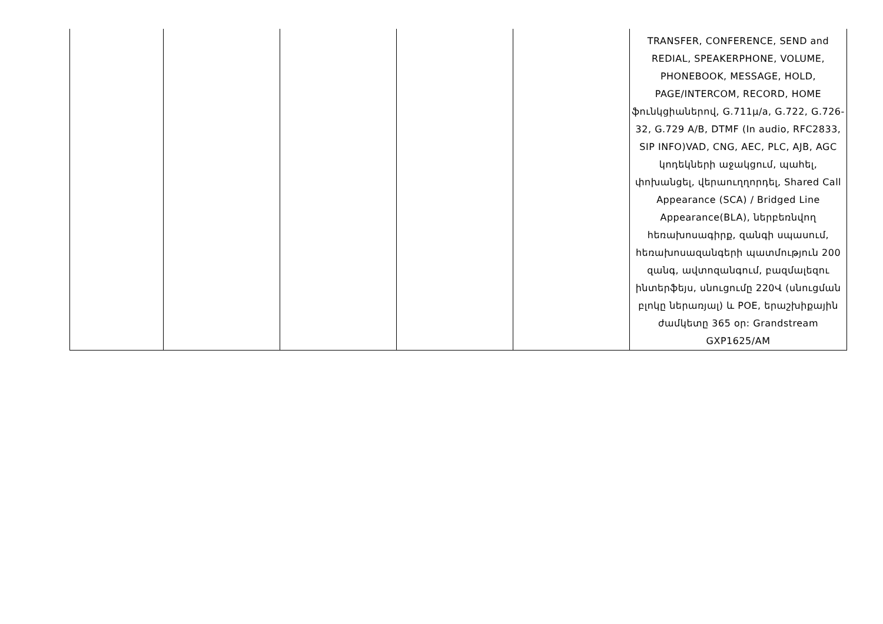| | | | | | TRANSFER, CONFERENCE, SEND and REDIAL, SPEAKERPHONE, VOLUME, PHONEBOOK, MESSAGE, HOLD, PAGE/INTERCOM, RECORD, HOME ֆունկցիաներով, G.711µ/a, G.722, G.726-32, G.729 A/B, DTMF (In audio, RFC2833, SIP INFO)VAD, CNG, AEC, PLC, AJB, AGC կոդեկների աջակցում, պահել, փոխանցել, վերաուղղորդել, Shared Call Appearance (SCA) / Bridged Line Appearance(BLA), ներբեռնվող հեռախոսագիրք, զանգի սպասում, հեռախոսազանգերի պատմություն 200 զանգ, ավտոզանգում, բազմալեզու ինտերֆեյս, սնուցումը 220Վ (սնուցման բլոկը ներառյալ) և POE, երաշխիքային ժամկետը 365 օր: Grandstream GXP1625/AM |